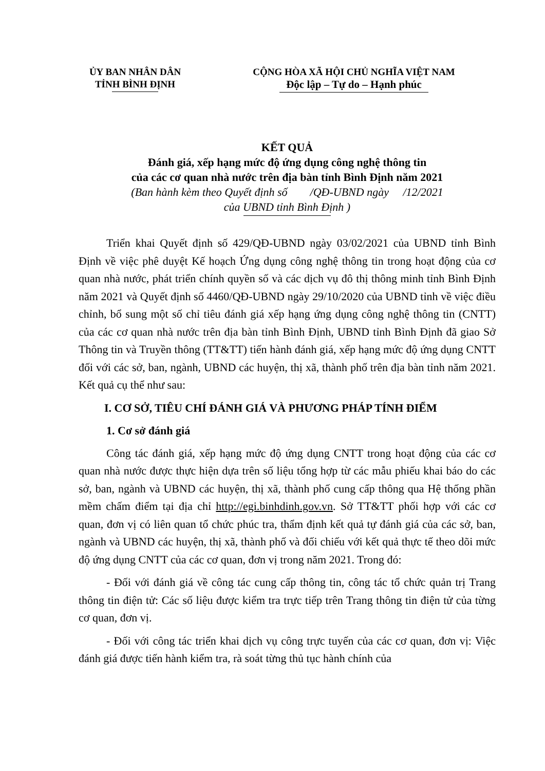ỦY BAN NHÂN DÂN
TỈNH BÌNH ĐỊNH
CỘNG HÒA XÃ HỘI CHỦ NGHĨA VIỆT NAM
Độc lập – Tự do – Hạnh phúc
KẾT QUẢ
Đánh giá, xếp hạng mức độ ứng dụng công nghệ thông tin
của các cơ quan nhà nước trên địa bàn tỉnh Bình Định năm 2021
(Ban hành kèm theo Quyết định số /QĐ-UBND ngày /12/2021
của UBND tỉnh Bình Định )
Triển khai Quyết định số 429/QĐ-UBND ngày 03/02/2021 của UBND tỉnh Bình Định về việc phê duyệt Kế hoạch Ứng dụng công nghệ thông tin trong hoạt động của cơ quan nhà nước, phát triển chính quyền số và các dịch vụ đô thị thông minh tỉnh Bình Định năm 2021 và Quyết định số 4460/QĐ-UBND ngày 29/10/2020 của UBND tỉnh về việc điều chỉnh, bổ sung một số chỉ tiêu đánh giá xếp hạng ứng dụng công nghệ thông tin (CNTT) của các cơ quan nhà nước trên địa bàn tỉnh Bình Định, UBND tỉnh Bình Định đã giao Sở Thông tin và Truyền thông (TT&TT) tiến hành đánh giá, xếp hạng mức độ ứng dụng CNTT đối với các sở, ban, ngành, UBND các huyện, thị xã, thành phố trên địa bàn tỉnh năm 2021. Kết quả cụ thể như sau:
I. CƠ SỞ, TIÊU CHÍ ĐÁNH GIÁ VÀ PHƯƠNG PHÁP TÍNH ĐIỂM
1. Cơ sở đánh giá
Công tác đánh giá, xếp hạng mức độ ứng dụng CNTT trong hoạt động của các cơ quan nhà nước được thực hiện dựa trên số liệu tổng hợp từ các mẫu phiếu khai báo do các sở, ban, ngành và UBND các huyện, thị xã, thành phố cung cấp thông qua Hệ thống phần mềm chấm điểm tại địa chỉ http://egi.binhdinh.gov.vn. Sở TT&TT phối hợp với các cơ quan, đơn vị có liên quan tổ chức phúc tra, thẩm định kết quả tự đánh giá của các sở, ban, ngành và UBND các huyện, thị xã, thành phố và đối chiếu với kết quả thực tế theo dõi mức độ ứng dụng CNTT của các cơ quan, đơn vị trong năm 2021. Trong đó:
- Đối với đánh giá về công tác cung cấp thông tin, công tác tổ chức quản trị Trang thông tin điện tử: Các số liệu được kiểm tra trực tiếp trên Trang thông tin điện tử của từng cơ quan, đơn vị.
- Đối với công tác triển khai dịch vụ công trực tuyến của các cơ quan, đơn vị: Việc đánh giá được tiến hành kiểm tra, rà soát từng thủ tục hành chính của